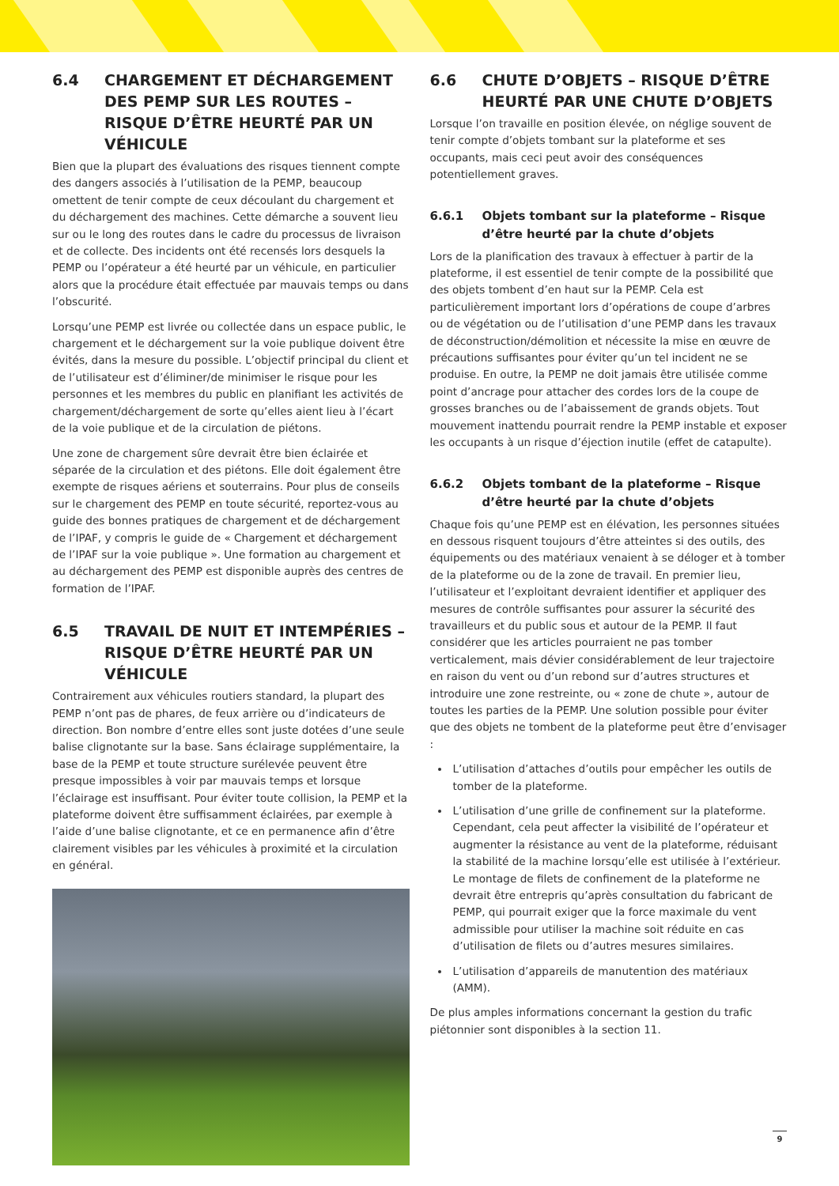6.4 CHARGEMENT ET DÉCHARGEMENT DES PEMP SUR LES ROUTES – RISQUE D’ÊTRE HEURTÉ PAR UN VÉHICULE
Bien que la plupart des évaluations des risques tiennent compte des dangers associés à l’utilisation de la PEMP, beaucoup omettent de tenir compte de ceux découlant du chargement et du déchargement des machines. Cette démarche a souvent lieu sur ou le long des routes dans le cadre du processus de livraison et de collecte. Des incidents ont été recensés lors desquels la PEMP ou l’opérateur a été heurté par un véhicule, en particulier alors que la procédure était effectuée par mauvais temps ou dans l’obscurité.
Lorsqu’une PEMP est livrée ou collectée dans un espace public, le chargement et le déchargement sur la voie publique doivent être évités, dans la mesure du possible. L’objectif principal du client et de l’utilisateur est d’éliminer/de minimiser le risque pour les personnes et les membres du public en planifiant les activités de chargement/déchargement de sorte qu’elles aient lieu à l’écart de la voie publique et de la circulation de piétons.
Une zone de chargement sûre devrait être bien éclairée et séparée de la circulation et des piétons. Elle doit également être exempte de risques aériens et souterrains. Pour plus de conseils sur le chargement des PEMP en toute sécurité, reportez-vous au guide des bonnes pratiques de chargement et de déchargement de l’IPAF, y compris le guide de « Chargement et déchargement de l’IPAF sur la voie publique ». Une formation au chargement et au déchargement des PEMP est disponible auprès des centres de formation de l’IPAF.
6.5 TRAVAIL DE NUIT ET INTEMPÉRIES – RISQUE D’ÊTRE HEURTÉ PAR UN VÉHICULE
Contrairement aux véhicules routiers standard, la plupart des PEMP n’ont pas de phares, de feux arrière ou d’indicateurs de direction. Bon nombre d’entre elles sont juste dotées d’une seule balise clignotante sur la base. Sans éclairage supplémentaire, la base de la PEMP et toute structure surélevée peuvent être presque impossibles à voir par mauvais temps et lorsque l’éclairage est insuffisant. Pour éviter toute collision, la PEMP et la plateforme doivent être suffisamment éclairées, par exemple à l’aide d’une balise clignotante, et ce en permanence afin d’être clairement visibles par les véhicules à proximité et la circulation en général.
6.6 CHUTE D’OBJETS – RISQUE D’ÊTRE HEURTÉ PAR UNE CHUTE D’OBJETS
Lorsque l’on travaille en position élevée, on néglige souvent de tenir compte d’objets tombant sur la plateforme et ses occupants, mais ceci peut avoir des conséquences potentiellement graves.
6.6.1 Objets tombant sur la plateforme – Risque d’être heurté par la chute d’objets
Lors de la planification des travaux à effectuer à partir de la plateforme, il est essentiel de tenir compte de la possibilité que des objets tombent d’en haut sur la PEMP. Cela est particulièrement important lors d’opérations de coupe d’arbres ou de végétation ou de l’utilisation d’une PEMP dans les travaux de déconstruction/démolition et nécessite la mise en œuvre de précautions suffisantes pour éviter qu’un tel incident ne se produise. En outre, la PEMP ne doit jamais être utilisée comme point d’ancrage pour attacher des cordes lors de la coupe de grosses branches ou de l’abaissement de grands objets. Tout mouvement inattendu pourrait rendre la PEMP instable et exposer les occupants à un risque d’éjection inutile (effet de catapulte).
6.6.2 Objets tombant de la plateforme – Risque d’être heurté par la chute d’objets
Chaque fois qu’une PEMP est en élévation, les personnes situées en dessous risquent toujours d’être atteintes si des outils, des équipements ou des matériaux venaient à se déloger et à tomber de la plateforme ou de la zone de travail. En premier lieu, l’utilisateur et l’exploitant devraient identifier et appliquer des mesures de contrôle suffisantes pour assurer la sécurité des travailleurs et du public sous et autour de la PEMP. Il faut considérer que les articles pourraient ne pas tomber verticalement, mais dévier considérablement de leur trajectoire en raison du vent ou d’un rebond sur d’autres structures et introduire une zone restreinte, ou « zone de chute », autour de toutes les parties de la PEMP. Une solution possible pour éviter que des objets ne tombent de la plateforme peut être d’envisager :
L’utilisation d’attaches d’outils pour empêcher les outils de tomber de la plateforme.
L’utilisation d’une grille de confinement sur la plateforme. Cependant, cela peut affecter la visibilité de l’opérateur et augmenter la résistance au vent de la plateforme, réduisant la stabilité de la machine lorsqu’elle est utilisée à l’extérieur. Le montage de filets de confinement de la plateforme ne devrait être entrepris qu’après consultation du fabricant de PEMP, qui pourrait exiger que la force maximale du vent admissible pour utiliser la machine soit réduite en cas d’utilisation de filets ou d’autres mesures similaires.
L’utilisation d’appareils de manutention des matériaux (AMM).
De plus amples informations concernant la gestion du trafic piétonnier sont disponibles à la section 11.
9